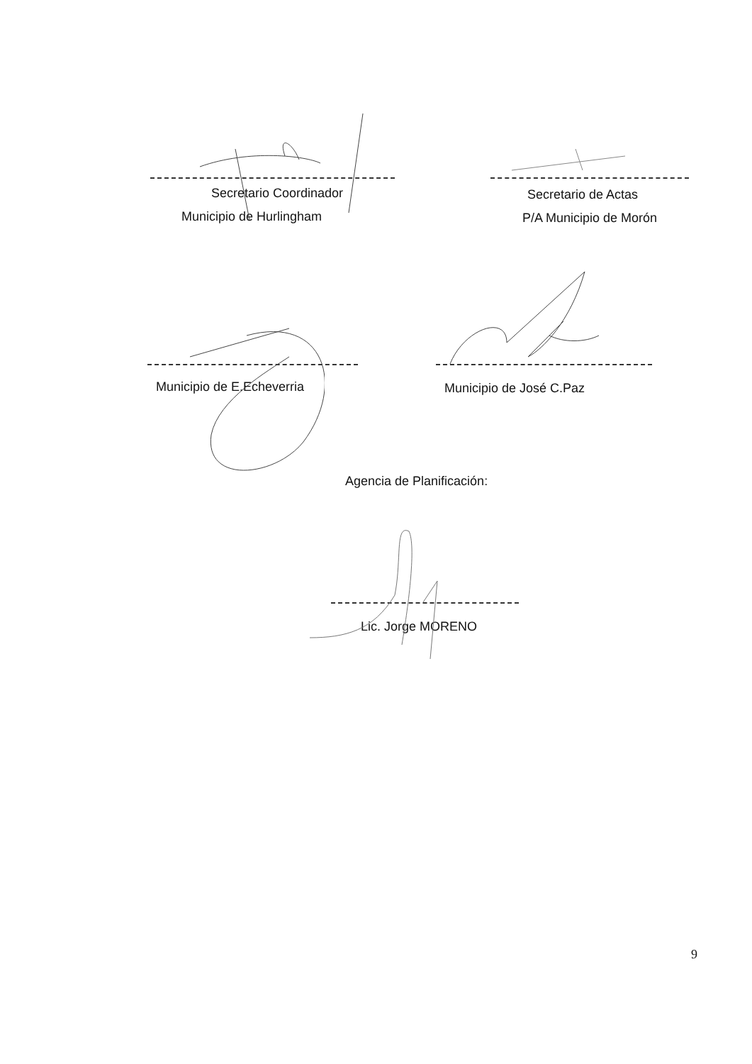Secretario Coordinador
Municipio de Hurlingham
Secretario de Actas
P/A Municipio de Morón
Municipio de E.Echeverria Municipio de José C.Paz
Agencia de Planificación:
Lic. Jorge MORENO
9